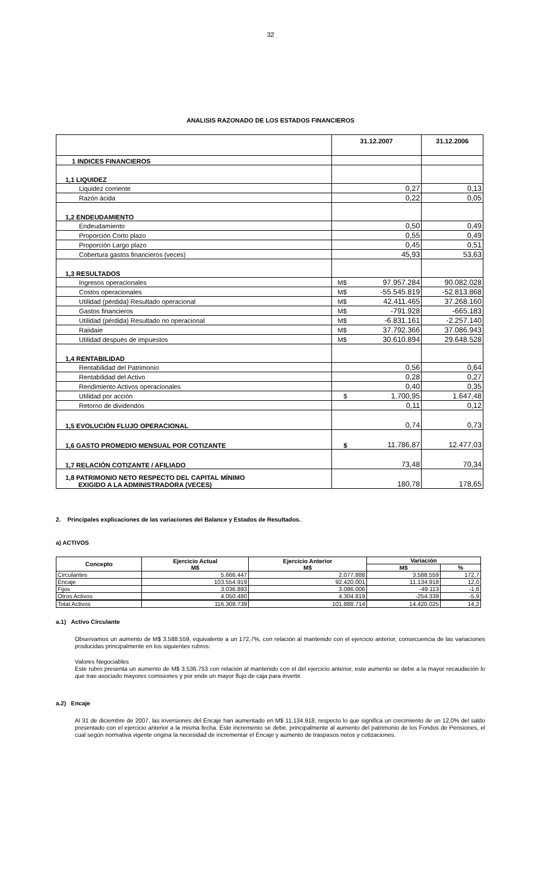32
ANALISIS RAZONADO DE LOS ESTADOS FINANCIEROS
| | 31.12.2007 | | 31.12.2006 |
| 1 INDICES FINANCIEROS | | | |
| 1,1 LIQUIDEZ | | | |
| Liquidez corriente | 0,27 | | 0,13 |
| Razón ácida | 0,22 | | 0,05 |
| 1,2 ENDEUDAMIENTO | | | |
| Endeudamiento | 0,50 | | 0,49 |
| Proporción Corto plazo | 0,55 | | 0,49 |
| Proporción Largo plazo | 0,45 | | 0,51 |
| Cobertura gastos financieros (veces) | 45,93 | | 53,63 |
| 1,3 RESULTADOS | | | |
| Ingresos operacionales | M$ | 97.957.284 | 90.082.028 |
| Costos operacionales | M$ | -55.545.819 | -52.813.868 |
| Utilidad (pérdida) Resultado operacional | M$ | 42.411.465 | 37.268.160 |
| Gastos financieros | M$ | -791.928 | -665.183 |
| Utilidad (pérdida) Resultado no operacional | M$ | -6.831.161 | -2.257.140 |
| Raiidaie | M$ | 37.792.366 | 37.086.943 |
| Utilidad después de impuestos | M$ | 30.610.894 | 29.648.528 |
| 1,4 RENTABILIDAD | | | |
| Rentabilidad del Patrimonio | 0,56 | | 0,64 |
| Rentabilidad del Activo | 0,28 | | 0,27 |
| Rendimiento Activos operacionales | 0,40 | | 0,35 |
| Utilidad por acción | $ | 1.700,95 | 1.647,48 |
| Retorno de dividendos | 0,11 | | 0,12 |
| 1,5 EVOLUCIÓN FLUJO OPERACIONAL | 0,74 | | 0,73 |
| 1,6 GASTO PROMEDIO MENSUAL POR COTIZANTE | $ | 11.786,87 | 12.477,03 |
| 1,7 RELACIÓN COTIZANTE / AFILIADO | 73,48 | | 70,34 |
| 1,8 PATRIMONIO NETO RESPECTO DEL CAPITAL MÍNIMO EXIGIDO A LA ADMINISTRADORA (VECES) | 180,78 | | 178,65 |
2. Principales explicaciones de las variaciones del Balance y Estados de Resultados.
a) ACTIVOS
| Concepto | Ejercicio Actual M$ | Ejercicio Anterior M$ | Variación | |
| --- | --- | --- | --- | --- |
| | | | M$ | % |
| Circulantes | 5.666.447 | 2.077.888 | 3.588.559 | 172,7 |
| Encaje | 103.554.919 | 92.420.001 | 11.134.918 | 12,0 |
| Fijos | 3.036.893 | 3.086.006 | -49.113 | -1,6 |
| Otros Activos | 4.050.480 | 4.304.819 | -254.339 | -5,9 |
| Total Activos | 116.308.739 | 101.888.714 | 14.420.025 | 14,2 |
a.1) Activo Circulante
Observamos un aumento de M$ 3.588.559, equivalente a un 172,7%, con relación al mantenido con el ejercicio anterior, consecuencia de las variaciones producidas principalmente en los siguientes rubros:
Valores Negociables
Este rubro presenta un aumento de M$ 3.536.753 con relación al mantenido con el del ejercicio anterior, este aumento se debe a la mayor recaudación lo que trae asociado mayores comisiones y por ende un mayor flujo de caja para invertir.
a.2) Encaje
Al 31 de diciembre de 2007, las inversiones del Encaje han aumentado en M$ 11.134.918, respecto lo que significa un crecimiento de un 12,0% del saldo presentado con el ejercicio anterior a la misma fecha. Este incremento se debe, principalmente al aumento del patrimonio de los Fondos de Pensiones, el cual según normativa vigente origina la necesidad de incrementar el Encaje y aumento de traspasos netos y cotizaciones.